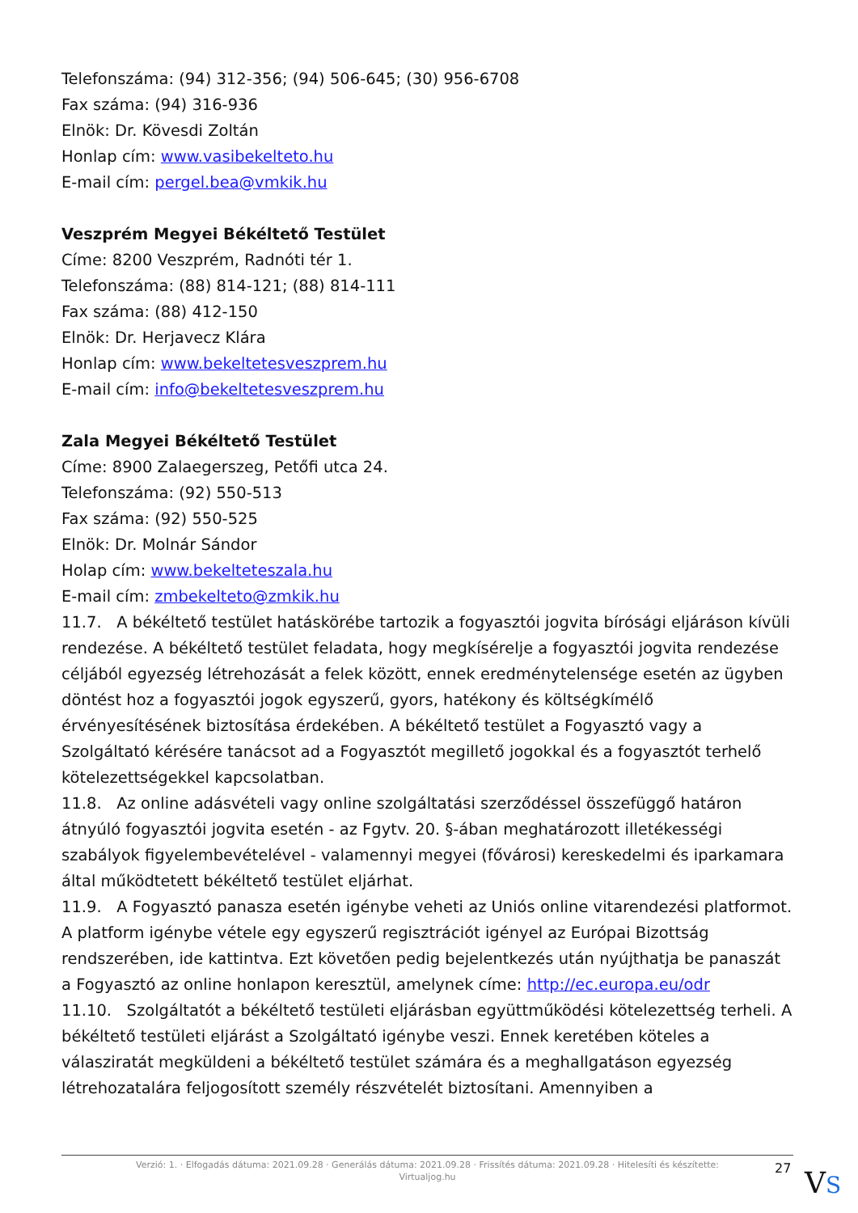Telefonszáma: (94) 312-356; (94) 506-645; (30) 956-6708
Fax száma: (94) 316-936
Elnök: Dr. Kövesdi Zoltán
Honlap cím: www.vasibekelteto.hu
E-mail cím: pergel.bea@vmkik.hu
Veszprém Megyei Békéltető Testület
Címe: 8200 Veszprém, Radnóti tér 1.
Telefonszáma: (88) 814-121; (88) 814-111
Fax száma: (88) 412-150
Elnök: Dr. Herjavecz Klára
Honlap cím: www.bekeltetesveszprem.hu
E-mail cím: info@bekeltetesveszprem.hu
Zala Megyei Békéltető Testület
Címe: 8900 Zalaegerszeg, Petőfi utca 24.
Telefonszáma: (92) 550-513
Fax száma: (92) 550-525
Elnök: Dr. Molnár Sándor
Holap cím: www.bekelteteszala.hu
E-mail cím: zmbekelteto@zmkik.hu
11.7. A békéltető testület hatáskörébe tartozik a fogyasztói jogvita bírósági eljáráson kívüli rendezése. A békéltető testület feladata, hogy megkísérelje a fogyasztói jogvita rendezése céljából egyezség létrehozását a felek között, ennek eredménytelensége esetén az ügyben döntést hoz a fogyasztói jogok egyszerű, gyors, hatékony és költségkímélő érvényesítésének biztosítása érdekében. A békéltető testület a Fogyasztó vagy a Szolgáltató kérésére tanácsot ad a Fogyasztót megillető jogokkal és a fogyasztót terhelő kötelezettségekkel kapcsolatban.
11.8. Az online adásvételi vagy online szolgáltatási szerződéssel összefüggő határon átnyúló fogyasztói jogvita esetén - az Fgytv. 20. §-ában meghatározott illetékességi szabályok figyelembevételével - valamennyi megyei (fővárosi) kereskedelmi és iparkamara által működtetett békéltető testület eljárhat.
11.9. A Fogyasztó panasza esetén igénybe veheti az Uniós online vitarendezési platformot. A platform igénybe vétele egy egyszerű regisztrációt igényel az Európai Bizottság rendszerében, ide kattintva. Ezt követően pedig bejelentkezés után nyújthatja be panaszát a Fogyasztó az online honlapon keresztül, amelynek címe: http://ec.europa.eu/odr
11.10. Szolgáltatót a békéltető testületi eljárásban együttműködési kötelezettség terheli. A békéltető testületi eljárást a Szolgáltató igénybe veszi. Ennek keretében köteles a válasziratát megküldeni a békéltető testület számára és a meghallgatáson egyezség létrehozatalára feljogosított személy részvételét biztosítani. Amennyiben a
Verzió: 1. · Elfogadás dátuma: 2021.09.28 · Generálás dátuma: 2021.09.28 · Frissítés dátuma: 2021.09.28 · Hitelesíti és készítette:
Virtualjog.hu
27 VS